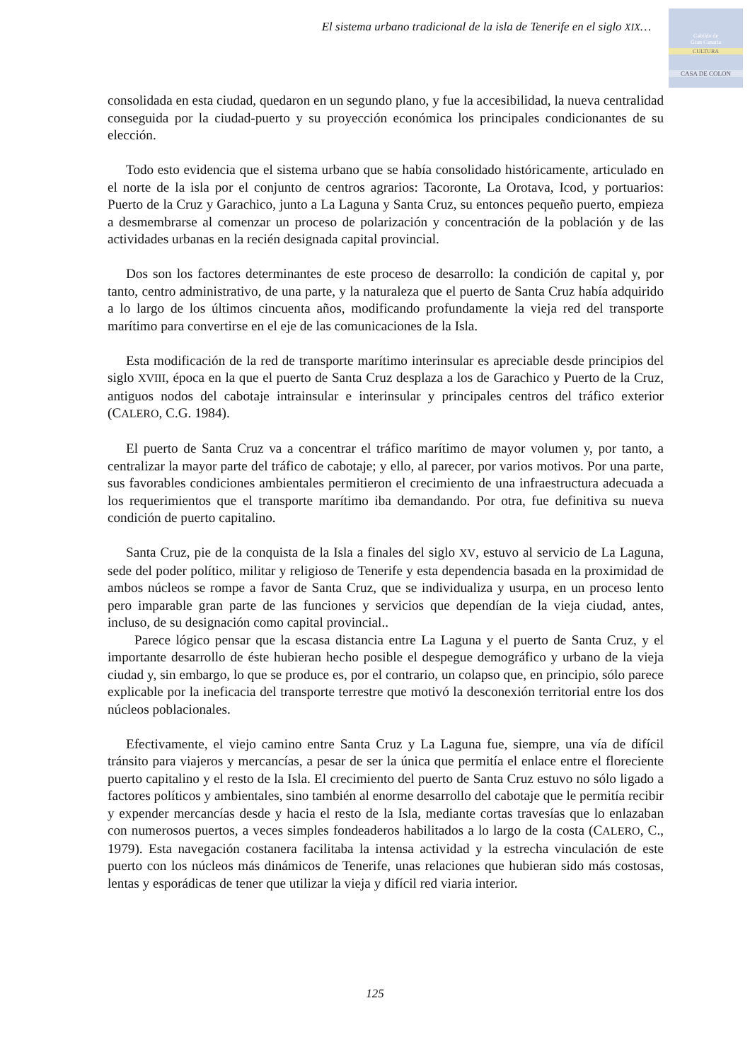El sistema urbano tradicional de la isla de Tenerife en el siglo XIX…
Cabildo de
Gran Canaria
CULTURA
CASA DE COLON
consolidada en esta ciudad, quedaron en un segundo plano, y fue la accesibilidad, la nueva centralidad conseguida por la ciudad-puerto y su proyección económica los principales condicionantes de su elección.
Todo esto evidencia que el sistema urbano que se había consolidado históricamente, articulado en el norte de la isla por el conjunto de centros agrarios: Tacoronte, La Orotava, Icod, y portuarios: Puerto de la Cruz y Garachico, junto a La Laguna y Santa Cruz, su entonces pequeño puerto, empieza a desmembrarse al comenzar un proceso de polarización y concentración de la población y de las actividades urbanas en la recién designada capital provincial.
Dos son los factores determinantes de este proceso de desarrollo: la condición de capital y, por tanto, centro administrativo, de una parte, y la naturaleza que el puerto de Santa Cruz había adquirido a lo largo de los últimos cincuenta años, modificando profundamente la vieja red del transporte marítimo para convertirse en el eje de las comunicaciones de la Isla.
Esta modificación de la red de transporte marítimo interinsular es apreciable desde principios del siglo XVIII, época en la que el puerto de Santa Cruz desplaza a los de Garachico y Puerto de la Cruz, antiguos nodos del cabotaje intrainsular e interinsular y principales centros del tráfico exterior (CALERO, C.G. 1984).
El puerto de Santa Cruz va a concentrar el tráfico marítimo de mayor volumen y, por tanto, a centralizar la mayor parte del tráfico de cabotaje; y ello, al parecer, por varios motivos. Por una parte, sus favorables condiciones ambientales permitieron el crecimiento de una infraestructura adecuada a los requerimientos que el transporte marítimo iba demandando. Por otra, fue definitiva su nueva condición de puerto capitalino.
Santa Cruz, pie de la conquista de la Isla a finales del siglo XV, estuvo al servicio de La Laguna, sede del poder político, militar y religioso de Tenerife y esta dependencia basada en la proximidad de ambos núcleos se rompe a favor de Santa Cruz, que se individualiza y usurpa, en un proceso lento pero imparable gran parte de las funciones y servicios que dependían de la vieja ciudad, antes, incluso, de su designación como capital provincial..
Parece lógico pensar que la escasa distancia entre La Laguna y el puerto de Santa Cruz, y el importante desarrollo de éste hubieran hecho posible el despegue demográfico y urbano de la vieja ciudad y, sin embargo, lo que se produce es, por el contrario, un colapso que, en principio, sólo parece explicable por la ineficacia del transporte terrestre que motivó la desconexión territorial entre los dos núcleos poblacionales.
Efectivamente, el viejo camino entre Santa Cruz y La Laguna fue, siempre, una vía de difícil tránsito para viajeros y mercancías, a pesar de ser la única que permitía el enlace entre el floreciente puerto capitalino y el resto de la Isla. El crecimiento del puerto de Santa Cruz estuvo no sólo ligado a factores políticos y ambientales, sino también al enorme desarrollo del cabotaje que le permitía recibir y expender mercancías desde y hacia el resto de la Isla, mediante cortas travesías que lo enlazaban con numerosos puertos, a veces simples fondeaderos habilitados a lo largo de la costa (CALERO, C., 1979). Esta navegación costanera facilitaba la intensa actividad y la estrecha vinculación de este puerto con los núcleos más dinámicos de Tenerife, unas relaciones que hubieran sido más costosas, lentas y esporádicas de tener que utilizar la vieja y difícil red viaria interior.
125